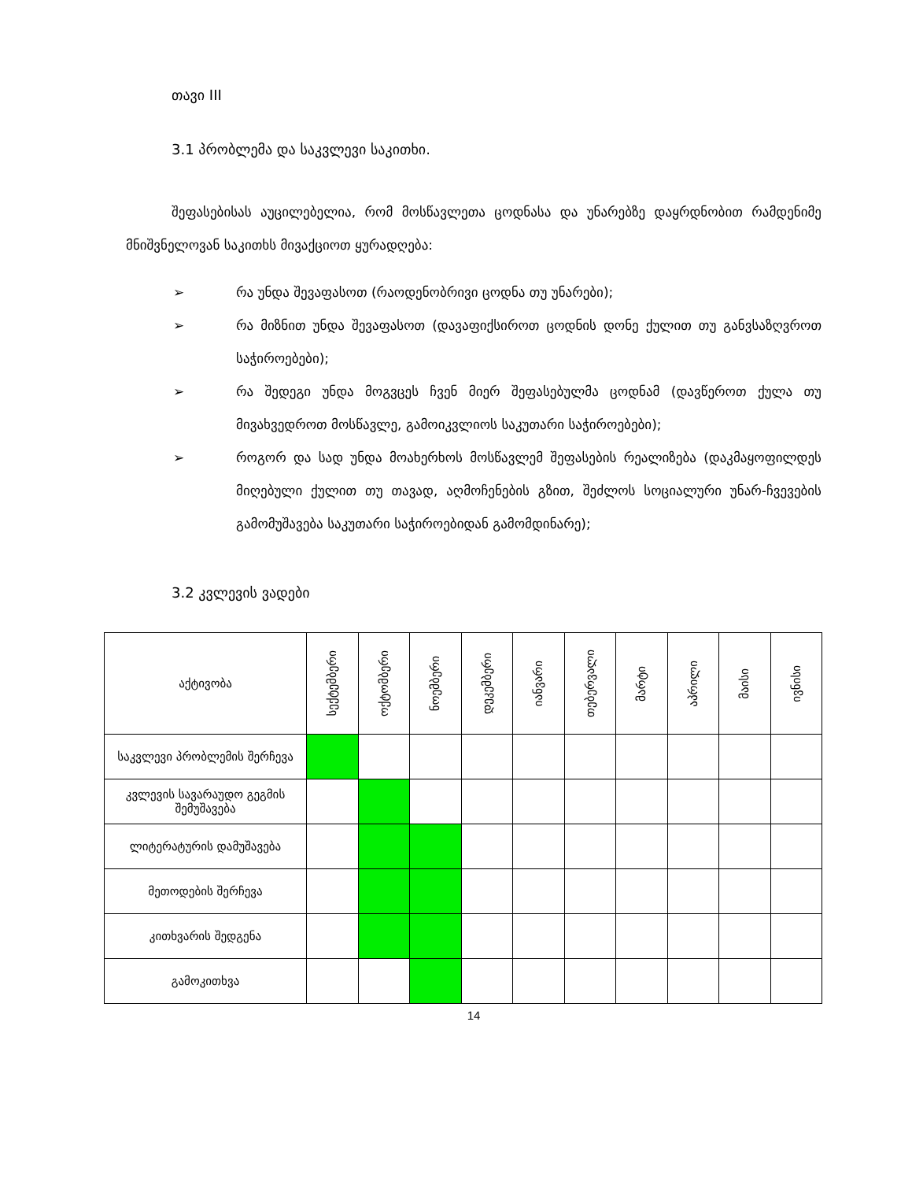თავი III
3.1 პრობლემა და საკვლევი საკითხი.
შეფასებისას აუცილებელია, რომ მოსწავლეთა ცოდნასა და უნარებზე დაყრდნობით რამდენიმე მნიშვნელოვან საკითხს მივაქციოთ ყურადღება:
➢ რა უნდა შევაფასოთ (რაოდენობრივი ცოდნა თუ უნარები);
➢ რა მიზნით უნდა შევაფასოთ (დავაფიქსიროთ ცოდნის დონე ქულით თუ განვსაზღვროთ საჭიროებები);
➢ რა შედეგი უნდა მოგვცეს ჩვენ მიერ შეფასებულმა ცოდნამ (დავწეროთ ქულა თუ მივახვედროთ მოსწავლე, გამოიკვლიოს საკუთარი საჭიროებები);
➢ როგორ და სად უნდა მოახერხოს მოსწავლემ შეფასების რეალიზება (დაკმაყოფილდეს მიღებული ქულით თუ თავად, აღმოჩენების გზით, შეძლოს სოციალური უნარ-ჩვევების გამომუშავება საკუთარი საჭიროებიდან გამომდინარე);
3.2 კვლევის ვადები
| აქტივობა | სექტემბერი | ოქტომბერი | ნოემბერი | დეკემბერი | იანვარი | თებერვალი | მარტი | აპრილი | მაისი | ივნისი |
| --- | --- | --- | --- | --- | --- | --- | --- | --- | --- | --- |
| საკვლევი პრობლემის შერჩევა | | | | | | | | | | |
| კვლევის სავარაუდო გეგმის შემუშავება | | | | | | | | | | |
| ლიტერატურის დამუშავება | | | | | | | | | | |
| მეთოდების შერჩევა | | | | | | | | | | |
| კითხვარის შედგენა | | | | | | | | | | |
| გამოკითხვა | | | | | | | | | | |
14